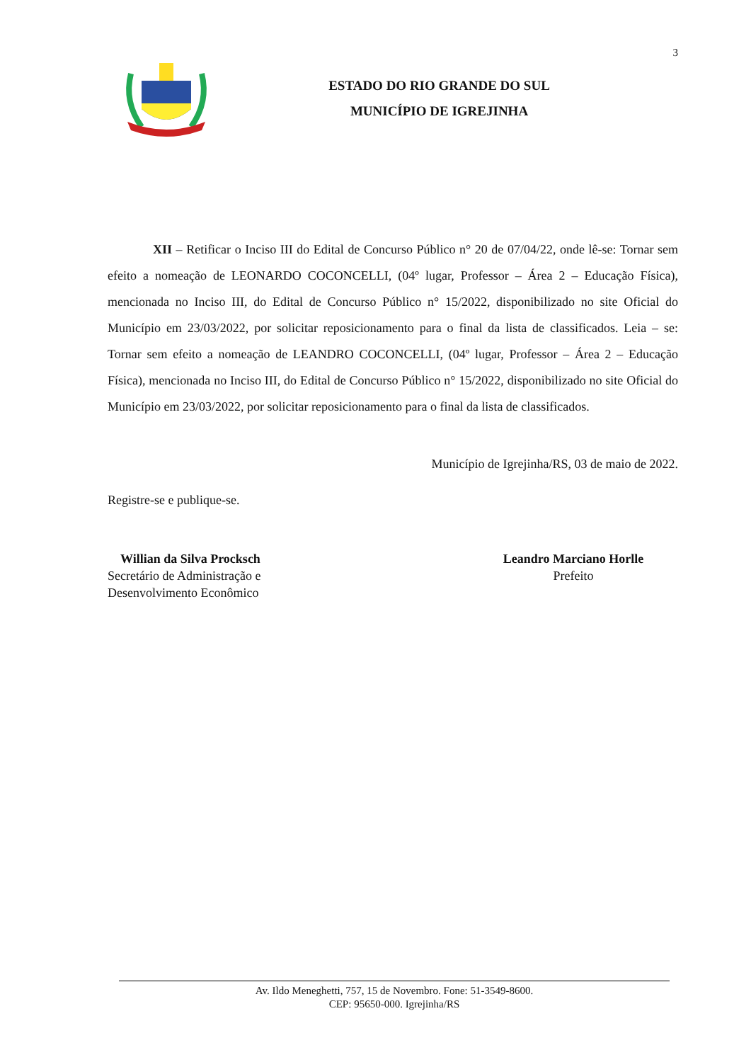3
ESTADO DO RIO GRANDE DO SUL
MUNICÍPIO DE IGREJINHA
XII – Retificar o Inciso III do Edital de Concurso Público n° 20 de 07/04/22, onde lê-se: Tornar sem efeito a nomeação de LEONARDO COCONCELLI, (04º lugar, Professor – Área 2 – Educação Física), mencionada no Inciso III, do Edital de Concurso Público n° 15/2022, disponibilizado no site Oficial do Município em 23/03/2022, por solicitar reposicionamento para o final da lista de classificados. Leia – se: Tornar sem efeito a nomeação de LEANDRO COCONCELLI, (04º lugar, Professor – Área 2 – Educação Física), mencionada no Inciso III, do Edital de Concurso Público n° 15/2022, disponibilizado no site Oficial do Município em 23/03/2022, por solicitar reposicionamento para o final da lista de classificados.
Município de Igrejinha/RS, 03 de maio de 2022.
Registre-se e publique-se.
Willian da Silva Procksch
Secretário de Administração e
Desenvolvimento Econômico
Leandro Marciano Horlle
Prefeito
Av. Ildo Meneghetti, 757, 15 de Novembro. Fone: 51-3549-8600.
CEP: 95650-000. Igrejinha/RS